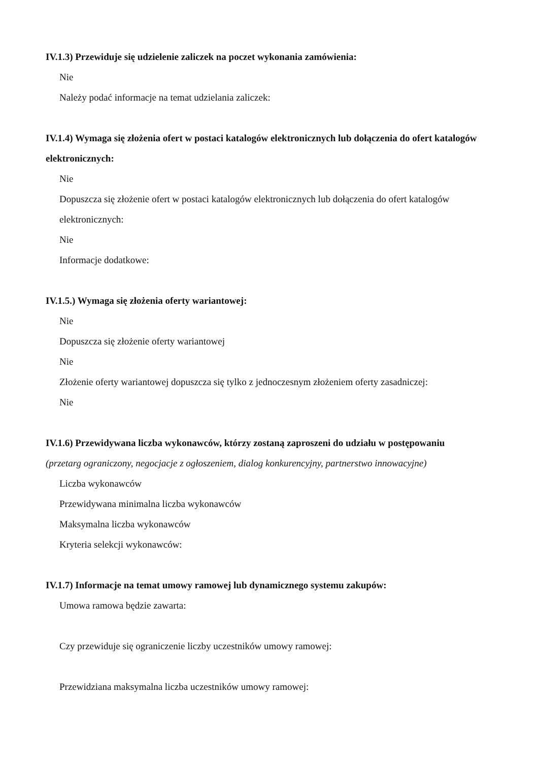IV.1.3) Przewiduje się udzielenie zaliczek na poczet wykonania zamówienia:
Nie
Należy podać informacje na temat udzielania zaliczek:
IV.1.4) Wymaga się złożenia ofert w postaci katalogów elektronicznych lub dołączenia do ofert katalogów elektronicznych:
Nie
Dopuszcza się złożenie ofert w postaci katalogów elektronicznych lub dołączenia do ofert katalogów elektronicznych:
Nie
Informacje dodatkowe:
IV.1.5.) Wymaga się złożenia oferty wariantowej:
Nie
Dopuszcza się złożenie oferty wariantowej
Nie
Złożenie oferty wariantowej dopuszcza się tylko z jednoczesnym złożeniem oferty zasadniczej:
Nie
IV.1.6) Przewidywana liczba wykonawców, którzy zostaną zaproszeni do udziału w postępowaniu
(przetarg ograniczony, negocjacje z ogłoszeniem, dialog konkurencyjny, partnerstwo innowacyjne)
Liczba wykonawców
Przewidywana minimalna liczba wykonawców
Maksymalna liczba wykonawców
Kryteria selekcji wykonawców:
IV.1.7) Informacje na temat umowy ramowej lub dynamicznego systemu zakupów:
Umowa ramowa będzie zawarta:
Czy przewiduje się ograniczenie liczby uczestników umowy ramowej:
Przewidziana maksymalna liczba uczestników umowy ramowej: